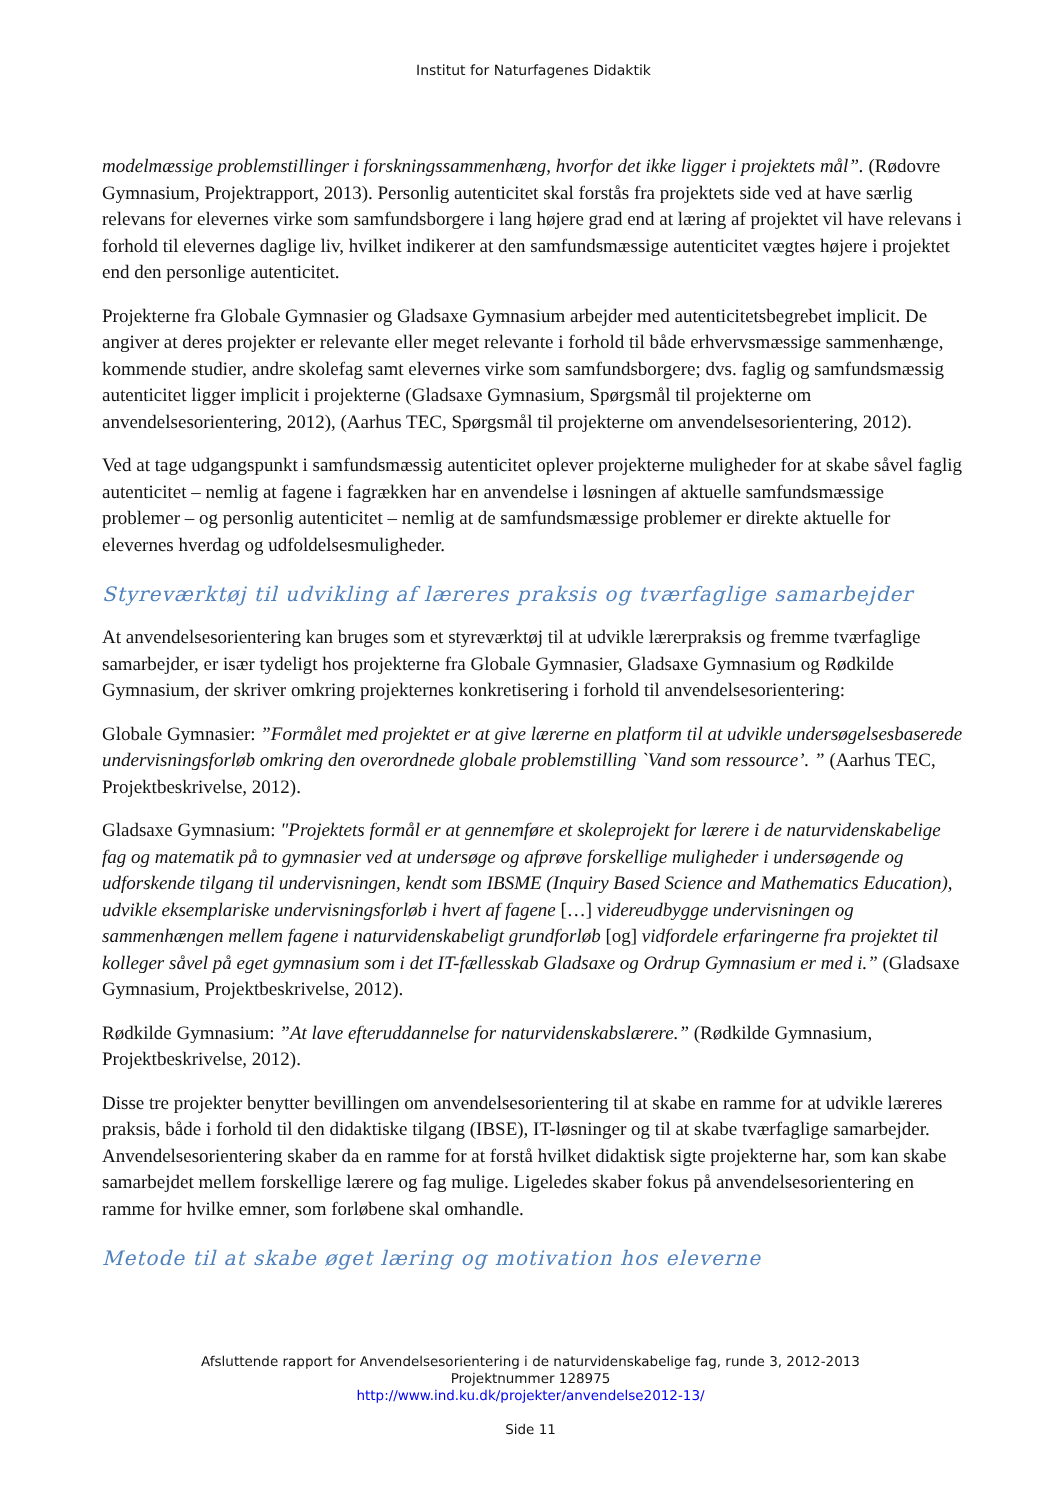Institut for Naturfagenes Didaktik
modelmæssige problemstillinger i forskningssammenhæng, hvorfor det ikke ligger i projektets mål”. (Rødovre Gymnasium, Projektrapport, 2013). Personlig autenticitet skal forstås fra projektets side ved at have særlig relevans for elevernes virke som samfundsborgere i lang højere grad end at læring af projektet vil have relevans i forhold til elevernes daglige liv, hvilket indikerer at den samfundsmæssige autenticitet vægtes højere i projektet end den personlige autenticitet.
Projekterne fra Globale Gymnasier og Gladsaxe Gymnasium arbejder med autenticitetsbegrebet implicit. De angiver at deres projekter er relevante eller meget relevante i forhold til både erhvervsmæssige sammenhænge, kommende studier, andre skolefag samt elevernes virke som samfundsborgere; dvs. faglig og samfundsmæssig autenticitet ligger implicit i projekterne (Gladsaxe Gymnasium, Spørgsmål til projekterne om anvendelsesorientering, 2012), (Aarhus TEC, Spørgsmål til projekterne om anvendelsesorientering, 2012).
Ved at tage udgangspunkt i samfundsmæssig autenticitet oplever projekterne muligheder for at skabe såvel faglig autenticitet – nemlig at fagene i fagrækken har en anvendelse i løsningen af aktuelle samfundsmæssige problemer – og personlig autenticitet – nemlig at de samfundsmæssige problemer er direkte aktuelle for elevernes hverdag og udfoldelsesmuligheder.
Styreværktøj til udvikling af læreres praksis og tværfaglige samarbejder
At anvendelsesorientering kan bruges som et styreværktøj til at udvikle lærerpraksis og fremme tværfaglige samarbejder, er især tydeligt hos projekterne fra Globale Gymnasier, Gladsaxe Gymnasium og Rødkilde Gymnasium, der skriver omkring projekternes konkretisering i forhold til anvendelsesorientering:
Globale Gymnasier: ”Formålet med projektet er at give lærerne en platform til at udvikle undersøgelsesbaserede undervisningsforløb omkring den overordnede globale problemstilling `Vand som ressource’. ” (Aarhus TEC, Projektbeskrivelse, 2012).
Gladsaxe Gymnasium: "Projektets formål er at gennemføre et skoleprojekt for lærere i de naturvidenskabelige fag og matematik på to gymnasier ved at undersøge og afprøve forskellige muligheder i undersøgende og udforskende tilgang til undervisningen, kendt som IBSME (Inquiry Based Science and Mathematics Education), udvikle eksemplariske undervisningsforløb i hvert af fagene […] videreudbygge undervisningen og sammenhængen mellem fagene i naturvidenskabeligt grundforløb [og] vidfordele erfaringerne fra projektet til kolleger såvel på eget gymnasium som i det IT-fællesskab Gladsaxe og Ordrup Gymnasium er med i.” (Gladsaxe Gymnasium, Projektbeskrivelse, 2012).
Rødkilde Gymnasium: ”At lave efteruddannelse for naturvidenskabslærere.” (Rødkilde Gymnasium, Projektbeskrivelse, 2012).
Disse tre projekter benytter bevillingen om anvendelsesorientering til at skabe en ramme for at udvikle læreres praksis, både i forhold til den didaktiske tilgang (IBSE), IT-løsninger og til at skabe tværfaglige samarbejder. Anvendelsesorientering skaber da en ramme for at forstå hvilket didaktisk sigte projekterne har, som kan skabe samarbejdet mellem forskellige lærere og fag mulige. Ligeledes skaber fokus på anvendelsesorientering en ramme for hvilke emner, som forløbene skal omhandle.
Metode til at skabe øget læring og motivation hos eleverne
Afsluttende rapport for Anvendelsesorientering i de naturvidenskabelige fag, runde 3, 2012-2013
Projektnummer 128975
http://www.ind.ku.dk/projekter/anvendelse2012-13/
Side 11